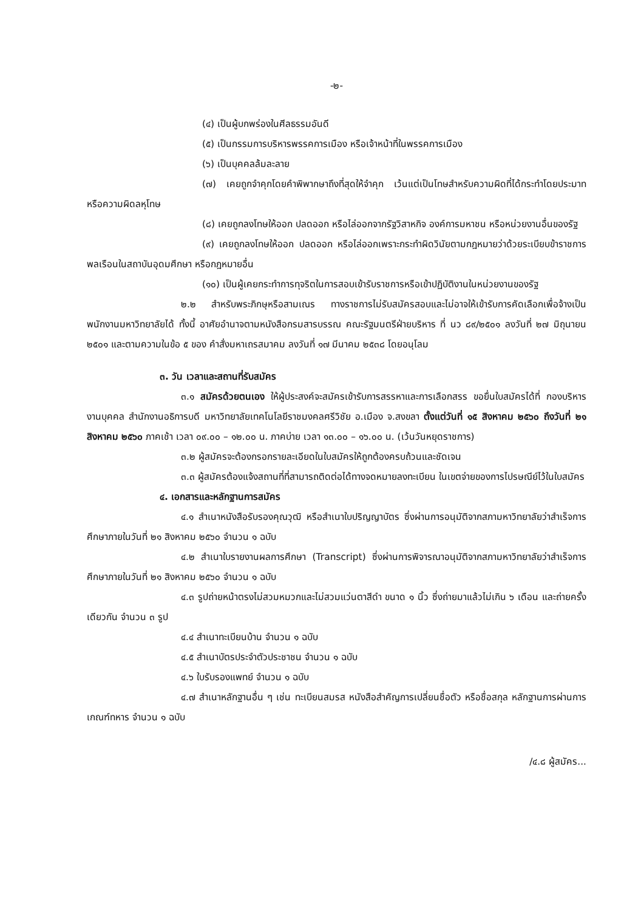-๒-
(๔) เป็นผู้บกพร่องในศีลธรรมอันดี
(๕) เป็นกรรมการบริหารพรรคการเมือง หรือเจ้าหน้าที่ในพรรคการเมือง
(๖) เป็นบุคคลล้มละลาย
(๗) เคยถูกจำคุกโดยคำพิพากษาถึงที่สุดให้จำคุก เว้นแต่เป็นโทษสำหรับความผิดที่ได้กระทำโดยประมาท หรือความผิดลหุโทษ
(๘) เคยถูกลงโทษให้ออก ปลดออก หรือไล่ออกจากรัฐวิสาหกิจ องค์การมหาชน หรือหน่วยงานอื่นของรัฐ
(๙) เคยถูกลงโทษให้ออก ปลดออก หรือไล่ออกเพราะกระทำผิดวินัยตามกฎหมายว่าด้วยระเบียบข้าราชการพลเรือนในสถาบันอุดมศึกษา หรือกฎหมายอื่น
(๑๐) เป็นผู้เคยกระทำการทุจริตในการสอบเข้ารับราชการหรือเข้าปฏิบัติงานในหน่วยงานของรัฐ
๒.๒ สำหรับพระภิกษุหรือสามเณร ทางราชการไม่รับสมัครสอบและไม่อาจให้เข้ารับการคัดเลือกเพื่อจ้างเป็นพนักงานมหาวิทยาลัยได้ ทั้งนี้ อาศัยอำนาจตามหนังสือกรมสารบรรณ คณะรัฐมนตรีฝ่ายบริหาร ที่ นว ๘๙/๒๕๐๑ ลงวันที่ ๒๗ มิถุนายน ๒๕๐๑ และตามความในข้อ ๕ ของ คำสั่งมหาเถรสมาคม ลงวันที่ ๑๗ มีนาคม ๒๕๓๘ โดยอนุโลม
๓. วัน เวลาและสถานที่รับสมัคร
๓.๑ สมัครด้วยตนเอง ให้ผู้ประสงค์จะสมัครเข้ารับการสรรหาและการเลือกสรร ขอยื่นใบสมัครได้ที่ กองบริหารงานบุคคล สำนักงานอธิการบดี มหาวิทยาลัยเทคโนโลยีราชมงคลศรีวิชัย อ.เมือง จ.สงขลา ตั้งแต่วันที่ ๑๕ สิงหาคม ๒๕๖๐ ถึงวันที่ ๒๑ สิงหาคม ๒๕๖๐ ภาคเช้า เวลา ๐๙.๐๐ – ๑๒.๐๐ น. ภาคบ่าย เวลา ๑๓.๐๐ – ๑๖.๐๐ น. (เว้นวันหยุดราชการ)
๓.๒ ผู้สมัครจะต้องกรอกรายละเอียดในใบสมัครให้ถูกต้องครบถ้วนและชัดเจน
๓.๓ ผู้สมัครต้องแจ้งสถานที่ที่สามารถติดต่อได้ทางจดหมายลงทะเบียน ในเขตจ่ายของการไปรษณีย์ไว้ในใบสมัคร
๔. เอกสารและหลักฐานการสมัคร
๔.๑ สำเนาหนังสือรับรองคุณวุฒิ หรือสำเนาใบปริญญาบัตร ซึ่งผ่านการอนุมัติจากสภามหาวิทยาลัยว่าสำเร็จการศึกษาภายในวันที่ ๒๑ สิงหาคม ๒๕๖๐ จำนวน ๑ ฉบับ
๔.๒ สำเนาใบรายงานผลการศึกษา (Transcript) ซึ่งผ่านการพิจารณาอนุมัติจากสภามหาวิทยาลัยว่าสำเร็จการศึกษาภายในวันที่ ๒๑ สิงหาคม ๒๕๖๐ จำนวน ๑ ฉบับ
๔.๓ รูปถ่ายหน้าตรงไม่สวมหมวกและไม่สวมแว่นตาสีดำ ขนาด ๑ นิ้ว ซึ่งถ่ายมาแล้วไม่เกิน ๖ เดือน และถ่ายครั้งเดียวกัน จำนวน ๓ รูป
๔.๔ สำเนาทะเบียนบ้าน จำนวน ๑ ฉบับ
๔.๕ สำเนาบัตรประจำตัวประชาชน จำนวน ๑ ฉบับ
๔.๖ ใบรับรองแพทย์ จำนวน ๑ ฉบับ
๔.๗ สำเนาหลักฐานอื่น ๆ เช่น ทะเบียนสมรส หนังสือสำคัญการเปลี่ยนชื่อตัว หรือชื่อสกุล หลักฐานการผ่านการเกณฑ์ทหาร จำนวน ๑ ฉบับ
/๔.๘ ผู้สมัคร...